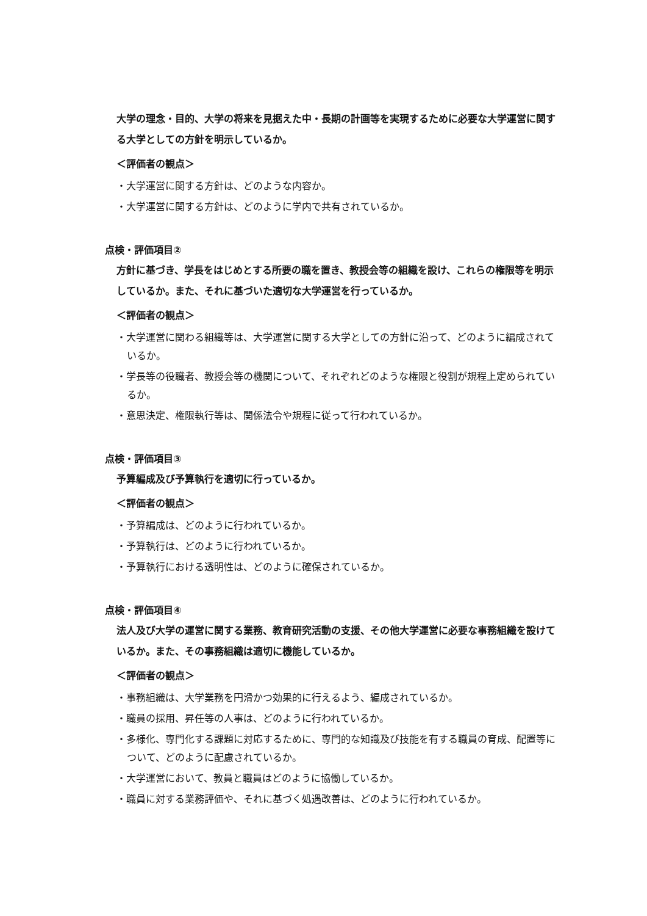大学の理念・目的、大学の将来を見据えた中・長期の計画等を実現するために必要な大学運営に関する大学としての方針を明示しているか。
＜評価者の観点＞
・大学運営に関する方針は、どのような内容か。
・大学運営に関する方針は、どのように学内で共有されているか。
点検・評価項目②
方針に基づき、学長をはじめとする所要の職を置き、教授会等の組織を設け、これらの権限等を明示しているか。また、それに基づいた適切な大学運営を行っているか。
＜評価者の観点＞
・大学運営に関わる組織等は、大学運営に関する大学としての方針に沿って、どのように編成されているか。
・学長等の役職者、教授会等の機関について、それぞれどのような権限と役割が規程上定められているか。
・意思決定、権限執行等は、関係法令や規程に従って行われているか。
点検・評価項目③
予算編成及び予算執行を適切に行っているか。
＜評価者の観点＞
・予算編成は、どのように行われているか。
・予算執行は、どのように行われているか。
・予算執行における透明性は、どのように確保されているか。
点検・評価項目④
法人及び大学の運営に関する業務、教育研究活動の支援、その他大学運営に必要な事務組織を設けているか。また、その事務組織は適切に機能しているか。
＜評価者の観点＞
・事務組織は、大学業務を円滑かつ効果的に行えるよう、編成されているか。
・職員の採用、昇任等の人事は、どのように行われているか。
・多様化、専門化する課題に対応するために、専門的な知識及び技能を有する職員の育成、配置等について、どのように配慮されているか。
・大学運営において、教員と職員はどのように協働しているか。
・職員に対する業務評価や、それに基づく処遇改善は、どのように行われているか。